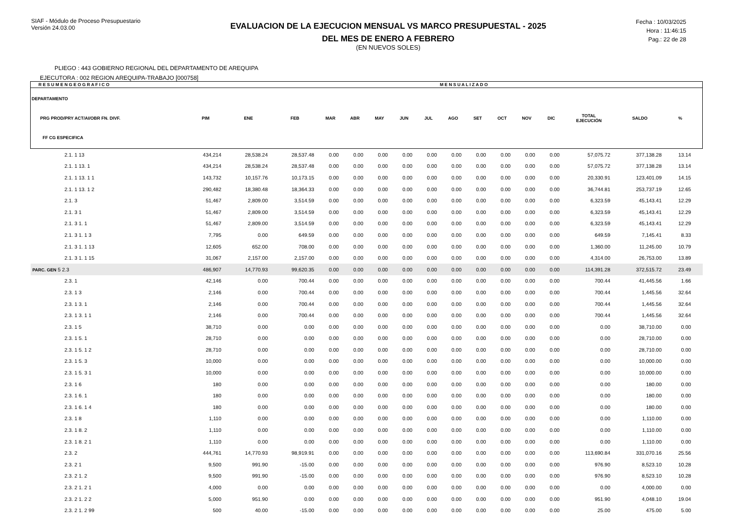SIAF - Módulo de Proceso Presupuestario
Versión 24.03.00
EVALUACION DE LA EJECUCION MENSUAL VS MARCO PRESUPUESTAL - 2025
DEL MES DE ENERO A FEBRERO
(EN NUEVOS SOLES)
Fecha : 10/03/2025
Hora : 11:46:15
Pag.: 22 de 28
PLIEGO : 443 GOBIERNO REGIONAL DEL DEPARTAMENTO DE AREQUIPA
EJECUTORA : 002 REGION AREQUIPA-TRABAJO [000758]
| R E S U M E N G E O G R A F I C O | | M E N S U A L I Z A D O | | | | | | | | | | | | | | | |
| --- | --- | --- | --- | --- | --- | --- | --- | --- | --- | --- | --- | --- | --- | --- | --- | --- | --- |
| DEPARTAMENTO PRG PROD/PRY ACT/AI/OBR FN. DIVF. FF CG ESPECIFICA | PIM | ENE | FEB | MAR | ABR | MAY | JUN | JUL | AGO | SET | OCT | NOV | DIC | TOTAL EJECUCIÓN | SALDO | % | |
| 2.1. 1 13 | 434,214 | 28,538.24 | 28,537.48 | 0.00 | 0.00 | 0.00 | 0.00 | 0.00 | 0.00 | 0.00 | 0.00 | 0.00 | 0.00 | 57,075.72 | 377,138.28 | 13.14 | |
| 2.1. 1 13. 1 | 434,214 | 28,538.24 | 28,537.48 | 0.00 | 0.00 | 0.00 | 0.00 | 0.00 | 0.00 | 0.00 | 0.00 | 0.00 | 0.00 | 57,075.72 | 377,138.28 | 13.14 | |
| 2.1. 1 13. 1 1 | 143,732 | 10,157.76 | 10,173.15 | 0.00 | 0.00 | 0.00 | 0.00 | 0.00 | 0.00 | 0.00 | 0.00 | 0.00 | 0.00 | 20,330.91 | 123,401.09 | 14.15 | |
| 2.1. 1 13. 1 2 | 290,482 | 18,380.48 | 18,364.33 | 0.00 | 0.00 | 0.00 | 0.00 | 0.00 | 0.00 | 0.00 | 0.00 | 0.00 | 0.00 | 36,744.81 | 253,737.19 | 12.65 | |
| 2.1. 3 | 51,467 | 2,809.00 | 3,514.59 | 0.00 | 0.00 | 0.00 | 0.00 | 0.00 | 0.00 | 0.00 | 0.00 | 0.00 | 0.00 | 6,323.59 | 45,143.41 | 12.29 | |
| 2.1. 3 1 | 51,467 | 2,809.00 | 3,514.59 | 0.00 | 0.00 | 0.00 | 0.00 | 0.00 | 0.00 | 0.00 | 0.00 | 0.00 | 0.00 | 6,323.59 | 45,143.41 | 12.29 | |
| 2.1. 3 1. 1 | 51,467 | 2,809.00 | 3,514.59 | 0.00 | 0.00 | 0.00 | 0.00 | 0.00 | 0.00 | 0.00 | 0.00 | 0.00 | 0.00 | 6,323.59 | 45,143.41 | 12.29 | |
| 2.1. 3 1. 1 3 | 7,795 | 0.00 | 649.59 | 0.00 | 0.00 | 0.00 | 0.00 | 0.00 | 0.00 | 0.00 | 0.00 | 0.00 | 0.00 | 649.59 | 7,145.41 | 8.33 | |
| 2.1. 3 1. 1 13 | 12,605 | 652.00 | 708.00 | 0.00 | 0.00 | 0.00 | 0.00 | 0.00 | 0.00 | 0.00 | 0.00 | 0.00 | 0.00 | 1,360.00 | 11,245.00 | 10.79 | |
| 2.1. 3 1. 1 15 | 31,067 | 2,157.00 | 2,157.00 | 0.00 | 0.00 | 0.00 | 0.00 | 0.00 | 0.00 | 0.00 | 0.00 | 0.00 | 0.00 | 4,314.00 | 26,753.00 | 13.89 | |
| PARC. GEN 5 2.3 | 486,907 | 14,770.93 | 99,620.35 | 0.00 | 0.00 | 0.00 | 0.00 | 0.00 | 0.00 | 0.00 | 0.00 | 0.00 | 0.00 | 114,391.28 | 372,515.72 | 23.49 | |
| 2.3. 1 | 42,146 | 0.00 | 700.44 | 0.00 | 0.00 | 0.00 | 0.00 | 0.00 | 0.00 | 0.00 | 0.00 | 0.00 | 0.00 | 700.44 | 41,445.56 | 1.66 | |
| 2.3. 1 3 | 2,146 | 0.00 | 700.44 | 0.00 | 0.00 | 0.00 | 0.00 | 0.00 | 0.00 | 0.00 | 0.00 | 0.00 | 0.00 | 700.44 | 1,445.56 | 32.64 | |
| 2.3. 1 3. 1 | 2,146 | 0.00 | 700.44 | 0.00 | 0.00 | 0.00 | 0.00 | 0.00 | 0.00 | 0.00 | 0.00 | 0.00 | 0.00 | 700.44 | 1,445.56 | 32.64 | |
| 2.3. 1 3. 1 1 | 2,146 | 0.00 | 700.44 | 0.00 | 0.00 | 0.00 | 0.00 | 0.00 | 0.00 | 0.00 | 0.00 | 0.00 | 0.00 | 700.44 | 1,445.56 | 32.64 | |
| 2.3. 1 5 | 38,710 | 0.00 | 0.00 | 0.00 | 0.00 | 0.00 | 0.00 | 0.00 | 0.00 | 0.00 | 0.00 | 0.00 | 0.00 | 0.00 | 38,710.00 | 0.00 | |
| 2.3. 1 5. 1 | 28,710 | 0.00 | 0.00 | 0.00 | 0.00 | 0.00 | 0.00 | 0.00 | 0.00 | 0.00 | 0.00 | 0.00 | 0.00 | 0.00 | 28,710.00 | 0.00 | |
| 2.3. 1 5. 1 2 | 28,710 | 0.00 | 0.00 | 0.00 | 0.00 | 0.00 | 0.00 | 0.00 | 0.00 | 0.00 | 0.00 | 0.00 | 0.00 | 0.00 | 28,710.00 | 0.00 | |
| 2.3. 1 5. 3 | 10,000 | 0.00 | 0.00 | 0.00 | 0.00 | 0.00 | 0.00 | 0.00 | 0.00 | 0.00 | 0.00 | 0.00 | 0.00 | 0.00 | 10,000.00 | 0.00 | |
| 2.3. 1 5. 3 1 | 10,000 | 0.00 | 0.00 | 0.00 | 0.00 | 0.00 | 0.00 | 0.00 | 0.00 | 0.00 | 0.00 | 0.00 | 0.00 | 0.00 | 10,000.00 | 0.00 | |
| 2.3. 1 6 | 180 | 0.00 | 0.00 | 0.00 | 0.00 | 0.00 | 0.00 | 0.00 | 0.00 | 0.00 | 0.00 | 0.00 | 0.00 | 0.00 | 180.00 | 0.00 | |
| 2.3. 1 6. 1 | 180 | 0.00 | 0.00 | 0.00 | 0.00 | 0.00 | 0.00 | 0.00 | 0.00 | 0.00 | 0.00 | 0.00 | 0.00 | 0.00 | 180.00 | 0.00 | |
| 2.3. 1 6. 1 4 | 180 | 0.00 | 0.00 | 0.00 | 0.00 | 0.00 | 0.00 | 0.00 | 0.00 | 0.00 | 0.00 | 0.00 | 0.00 | 0.00 | 180.00 | 0.00 | |
| 2.3. 1 8 | 1,110 | 0.00 | 0.00 | 0.00 | 0.00 | 0.00 | 0.00 | 0.00 | 0.00 | 0.00 | 0.00 | 0.00 | 0.00 | 0.00 | 1,110.00 | 0.00 | |
| 2.3. 1 8. 2 | 1,110 | 0.00 | 0.00 | 0.00 | 0.00 | 0.00 | 0.00 | 0.00 | 0.00 | 0.00 | 0.00 | 0.00 | 0.00 | 0.00 | 1,110.00 | 0.00 | |
| 2.3. 1 8. 2 1 | 1,110 | 0.00 | 0.00 | 0.00 | 0.00 | 0.00 | 0.00 | 0.00 | 0.00 | 0.00 | 0.00 | 0.00 | 0.00 | 0.00 | 1,110.00 | 0.00 | |
| 2.3. 2 | 444,761 | 14,770.93 | 98,919.91 | 0.00 | 0.00 | 0.00 | 0.00 | 0.00 | 0.00 | 0.00 | 0.00 | 0.00 | 0.00 | 113,690.84 | 331,070.16 | 25.56 | |
| 2.3. 2 1 | 9,500 | 991.90 | -15.00 | 0.00 | 0.00 | 0.00 | 0.00 | 0.00 | 0.00 | 0.00 | 0.00 | 0.00 | 0.00 | 976.90 | 8,523.10 | 10.28 | |
| 2.3. 2 1. 2 | 9,500 | 991.90 | -15.00 | 0.00 | 0.00 | 0.00 | 0.00 | 0.00 | 0.00 | 0.00 | 0.00 | 0.00 | 0.00 | 976.90 | 8,523.10 | 10.28 | |
| 2.3. 2 1. 2 1 | 4,000 | 0.00 | 0.00 | 0.00 | 0.00 | 0.00 | 0.00 | 0.00 | 0.00 | 0.00 | 0.00 | 0.00 | 0.00 | 0.00 | 4,000.00 | 0.00 | |
| 2.3. 2 1. 2 2 | 5,000 | 951.90 | 0.00 | 0.00 | 0.00 | 0.00 | 0.00 | 0.00 | 0.00 | 0.00 | 0.00 | 0.00 | 0.00 | 951.90 | 4,048.10 | 19.04 | |
| 2.3. 2 1. 2 99 | 500 | 40.00 | -15.00 | 0.00 | 0.00 | 0.00 | 0.00 | 0.00 | 0.00 | 0.00 | 0.00 | 0.00 | 0.00 | 25.00 | 475.00 | 5.00 | |